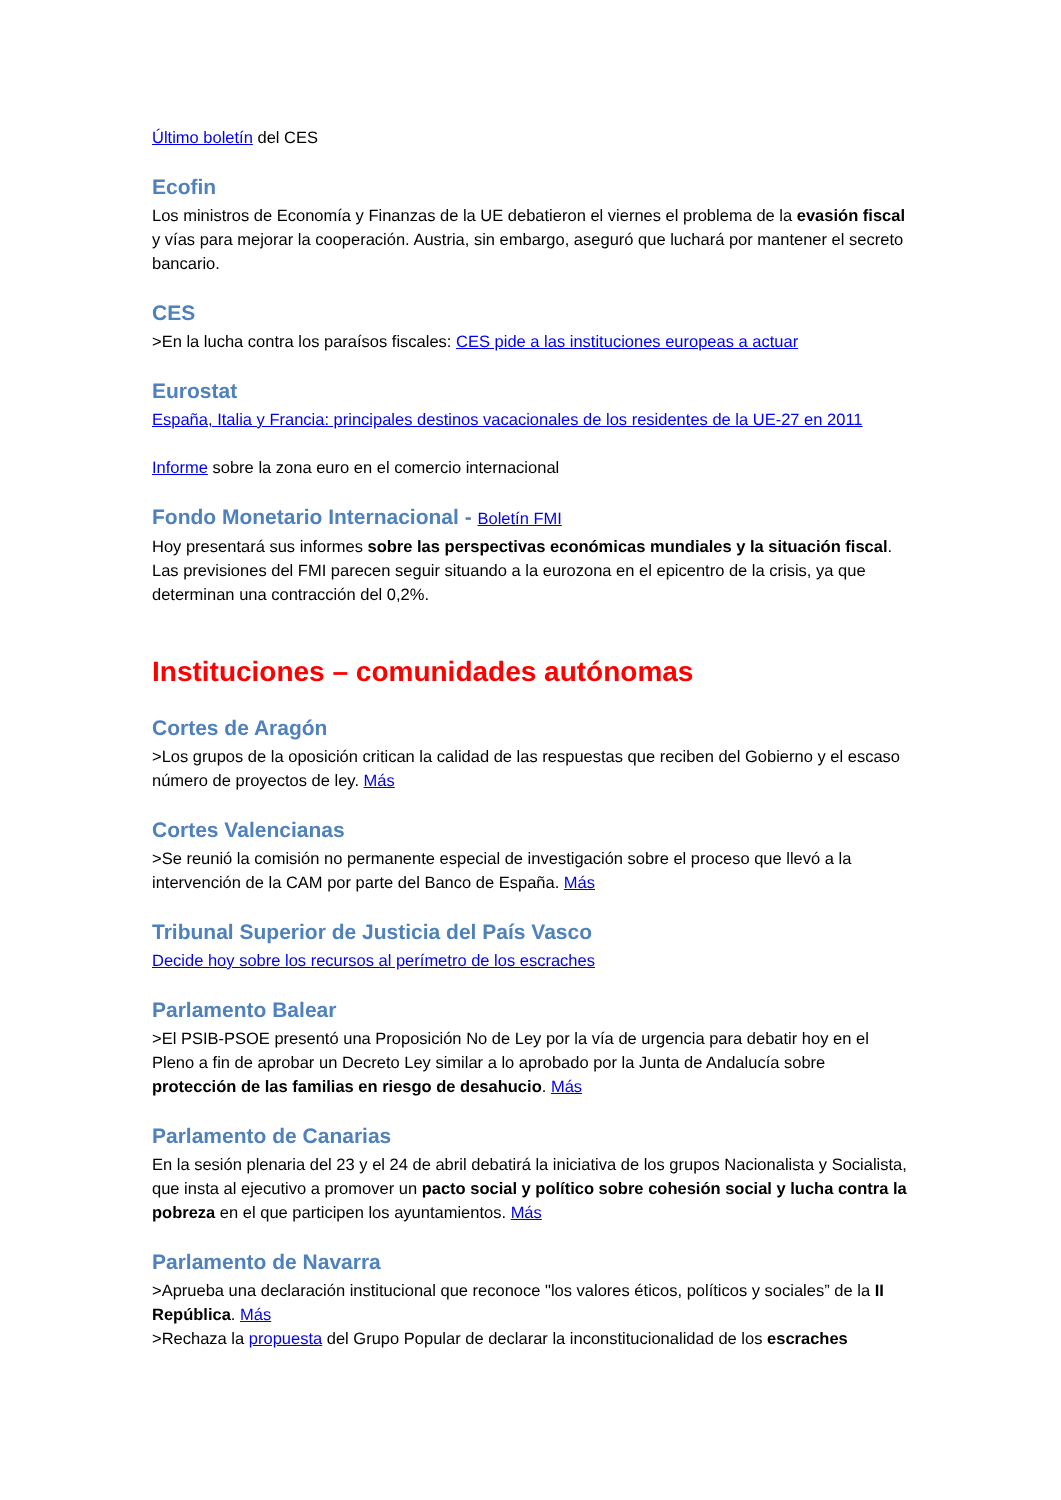Último boletín del CES
Ecofin
Los ministros de Economía y Finanzas de la UE debatieron el viernes el problema de la evasión fiscal y vías para mejorar la cooperación. Austria, sin embargo, aseguró que luchará por mantener el secreto bancario.
CES
>En la lucha contra los paraísos fiscales: CES pide a las instituciones europeas a actuar
Eurostat
España, Italia y Francia: principales destinos vacacionales de los residentes de la UE-27 en 2011
Informe sobre la zona euro en el comercio internacional
Fondo Monetario Internacional - Boletín FMI
Hoy presentará sus informes sobre las perspectivas económicas mundiales y la situación fiscal. Las previsiones del FMI parecen seguir situando a la eurozona en el epicentro de la crisis, ya que determinan una contracción del 0,2%.
Instituciones – comunidades autónomas
Cortes de Aragón
>Los grupos de la oposición critican la calidad de las respuestas que reciben del Gobierno y el escaso número de proyectos de ley. Más
Cortes Valencianas
>Se reunió la comisión no permanente especial de investigación sobre el proceso que llevó a la intervención de la CAM por parte del Banco de España. Más
Tribunal Superior de Justicia del País Vasco
Decide hoy sobre los recursos al perímetro de los escraches
Parlamento Balear
>El PSIB-PSOE presentó una Proposición No de Ley por la vía de urgencia para debatir hoy en el Pleno a fin de aprobar un Decreto Ley similar a lo aprobado por la Junta de Andalucía sobre protección de las familias en riesgo de desahucio. Más
Parlamento de Canarias
En la sesión plenaria del 23 y el 24 de abril debatirá la iniciativa de los grupos Nacionalista y Socialista, que insta al ejecutivo a promover un pacto social y político sobre cohesión social y lucha contra la pobreza en el que participen los ayuntamientos. Más
Parlamento de Navarra
>Aprueba una declaración institucional que reconoce "los valores éticos, políticos y sociales” de la II República. Más
>Rechaza la propuesta del Grupo Popular de declarar la inconstitucionalidad de los escraches